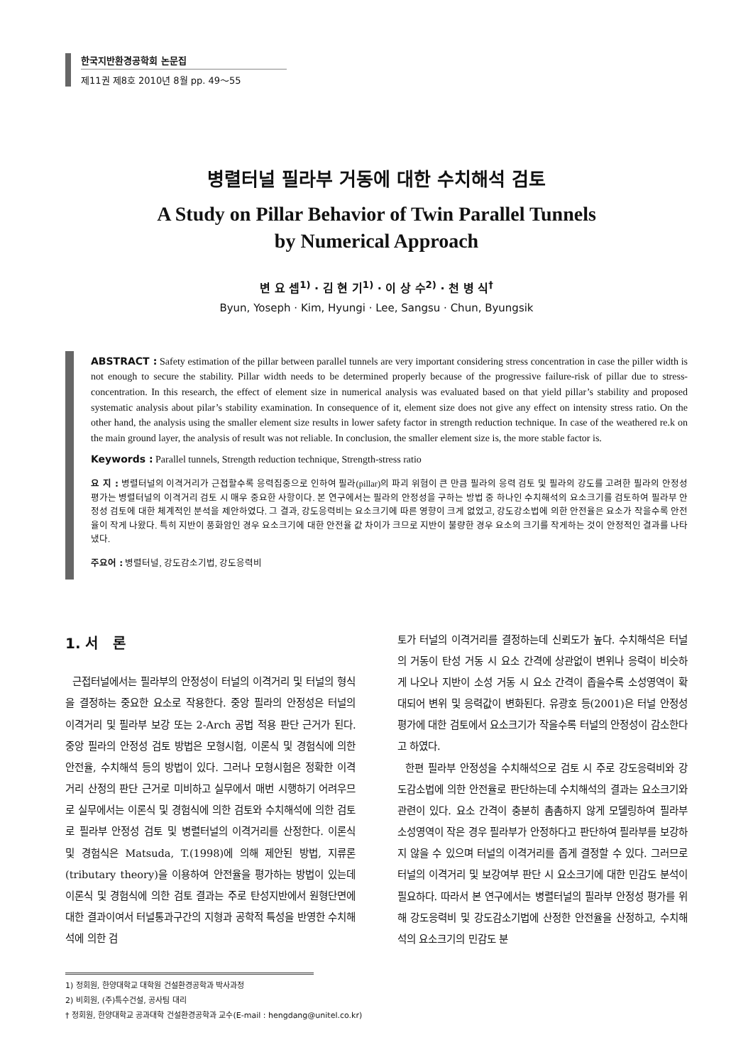한국지반환경공학회 논문집
제11권 제8호 2010년 8월 pp. 49～55
병렬터널 필라부 거동에 대한 수치해석 검토
A Study on Pillar Behavior of Twin Parallel Tunnels
by Numerical Approach
변 요 셉<sup>1)</sup> · 김 현 기<sup>1)</sup> · 이 상 수<sup>2)</sup> · 천 병 식<sup>†</sup>
Byun, Yoseph · Kim, Hyungi · Lee, Sangsu · Chun, Byungsik
ABSTRACT : Safety estimation of the pillar between parallel tunnels are very important considering stress concentration in case the piller width is not enough to secure the stability. Pillar width needs to be determined properly because of the progressive failure-risk of pillar due to stress-concentration. In this research, the effect of element size in numerical analysis was evaluated based on that yield pillar’s stability and proposed systematic analysis about pilar’s stability examination. In consequence of it, element size does not give any effect on intensity stress ratio. On the other hand, the analysis using the smaller element size results in lower safety factor in strength reduction technique. In case of the weathered re.k on the main ground layer, the analysis of result was not reliable. In conclusion, the smaller element size is, the more stable factor is.
Keywords : Parallel tunnels, Strength reduction technique, Strength-stress ratio
요 지 : 병렬터널의 이격거리가 근접할수록 응력집중으로 인하여 필라(pillar)의 파괴 위험이 큰 만큼 필라의 응력 검토 및 필라의 강도를 고려한 필라의 안정성 평가는 병렬터널의 이격거리 검토 시 매우 중요한 사항이다. 본 연구에서는 필라의 안정성을 구하는 방법 중 하나인 수치해석의 요소크기를 검토하여 필라부 안정성 검토에 대한 체계적인 분석을 제안하였다. 그 결과, 강도응력비는 요소크기에 따른 영향이 크게 없었고, 강도강소법에 의한 안전율은 요소가 작을수록 안전율이 작게 나왔다. 특히 지반이 풍화암인 경우 요소크기에 대한 안전율 값 차이가 크므로 지반이 불량한 경우 요소의 크기를 작게하는 것이 안정적인 결과를 나타냈다.
주요어 : 병렬터널, 강도감소기법, 강도응력비
1. 서 론
근접터널에서는 필라부의 안정성이 터널의 이격거리 및 터널의 형식을 결정하는 중요한 요소로 작용한다. 중앙 필라의 안정성은 터널의 이격거리 및 필라부 보강 또는 2-Arch 공법 적용 판단 근거가 된다. 중앙 필라의 안정성 검토 방법은 모형시험, 이론식 및 경험식에 의한 안전율, 수치해석 등의 방법이 있다. 그러나 모형시험은 정확한 이격거리 산정의 판단 근거로 미비하고 실무에서 매번 시행하기 어려우므로 실무에서는 이론식 및 경험식에 의한 검토와 수치해석에 의한 검토로 필라부 안정성 검토 및 병렬터널의 이격거리를 산정한다. 이론식 및 경험식은 Matsuda, T.(1998)에 의해 제안된 방법, 지류론(tributary theory)을 이용하여 안전율을 평가하는 방법이 있는데 이론식 및 경험식에 의한 검토 결과는 주로 탄성지반에서 원형단면에 대한 결과이여서 터널통과구간의 지형과 공학적 특성을 반영한 수치해석에 의한 검
토가 터널의 이격거리를 결정하는데 신뢰도가 높다. 수치해석은 터널의 거동이 탄성 거동 시 요소 간격에 상관없이 변위나 응력이 비슷하게 나오나 지반이 소성 거동 시 요소 간격이 좁을수록 소성영역이 확대되어 변위 및 응력값이 변화된다. 유광호 등(2001)은 터널 안정성 평가에 대한 검토에서 요소크기가 작을수록 터널의 안정성이 감소한다고 하였다.
한편 필라부 안정성을 수치해석으로 검토 시 주로 강도응력비와 강도감소법에 의한 안전율로 판단하는데 수치해석의 결과는 요소크기와 관련이 있다. 요소 간격이 충분히 촘촘하지 않게 모델링하여 필라부 소성영역이 작은 경우 필라부가 안정하다고 판단하여 필라부를 보강하지 않을 수 있으며 터널의 이격거리를 좁게 결정할 수 있다. 그러므로 터널의 이격거리 및 보강여부 판단 시 요소크기에 대한 민감도 분석이 필요하다. 따라서 본 연구에서는 병렬터널의 필라부 안정성 평가를 위해 강도응력비 및 강도감소기법에 산정한 안전율을 산정하고, 수치해석의 요소크기의 민감도 분
1) 정회원, 한양대학교 대학원 건설환경공학과 박사과정
2) 비회원, (주)특수건설, 공사팀 대리
† 정회원, 한양대학교 공과대학 건설환경공학과 교수(E-mail : hengdang@unitel.co.kr)